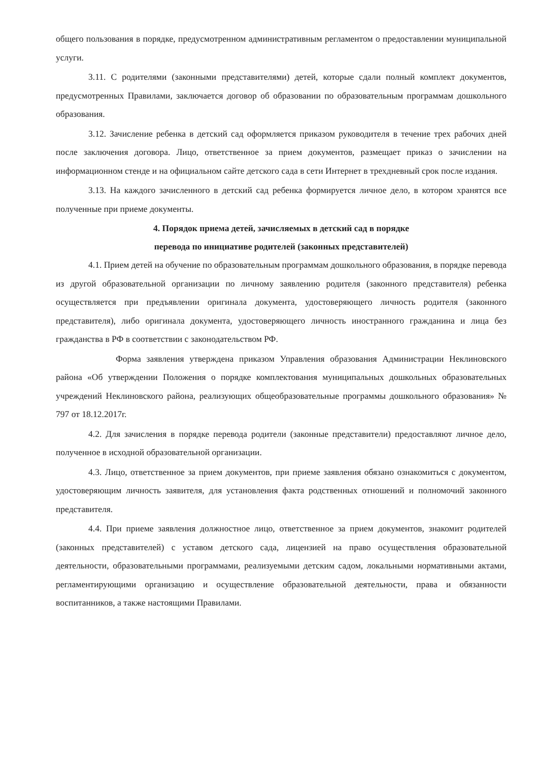общего пользования в порядке, предусмотренном административным регламентом о предоставлении муниципальной услуги.
3.11. С родителями (законными представителями) детей, которые сдали полный комплект документов, предусмотренных Правилами, заключается договор об образовании по образовательным программам дошкольного образования.
3.12. Зачисление ребенка в детский сад оформляется приказом руководителя в течение трех рабочих дней после заключения договора. Лицо, ответственное за прием документов, размещает приказ о зачислении на информационном стенде и на официальном сайте детского сада в сети Интернет в трехдневный срок после издания.
3.13. На каждого зачисленного в детский сад ребенка формируется личное дело, в котором хранятся все полученные при приеме документы.
4. Порядок приема детей, зачисляемых в детский сад в порядке
перевода по инициативе родителей (законных представителей)
4.1. Прием детей на обучение по образовательным программам дошкольного образования, в порядке перевода из другой образовательной организации по личному заявлению родителя (законного представителя) ребенка осуществляется при предъявлении оригинала документа, удостоверяющего личность родителя (законного представителя), либо оригинала документа, удостоверяющего личность иностранного гражданина и лица без гражданства в РФ в соответствии с законодательством РФ.
Форма заявления утверждена приказом Управления образования Администрации Неклиновского района «Об утверждении Положения о порядке комплектования муниципальных дошкольных образовательных учреждений Неклиновского района, реализующих общеобразовательные программы дошкольного образования» № 797 от 18.12.2017г.
4.2. Для зачисления в порядке перевода родители (законные представители) предоставляют личное дело, полученное в исходной образовательной организации.
4.3. Лицо, ответственное за прием документов, при приеме заявления обязано ознакомиться с документом, удостоверяющим личность заявителя, для установления факта родственных отношений и полномочий законного представителя.
4.4. При приеме заявления должностное лицо, ответственное за прием документов, знакомит родителей (законных представителей) с уставом детского сада, лицензией на право осуществления образовательной деятельности, образовательными программами, реализуемыми детским садом, локальными нормативными актами, регламентирующими организацию и осуществление образовательной деятельности, права и обязанности воспитанников, а также настоящими Правилами.